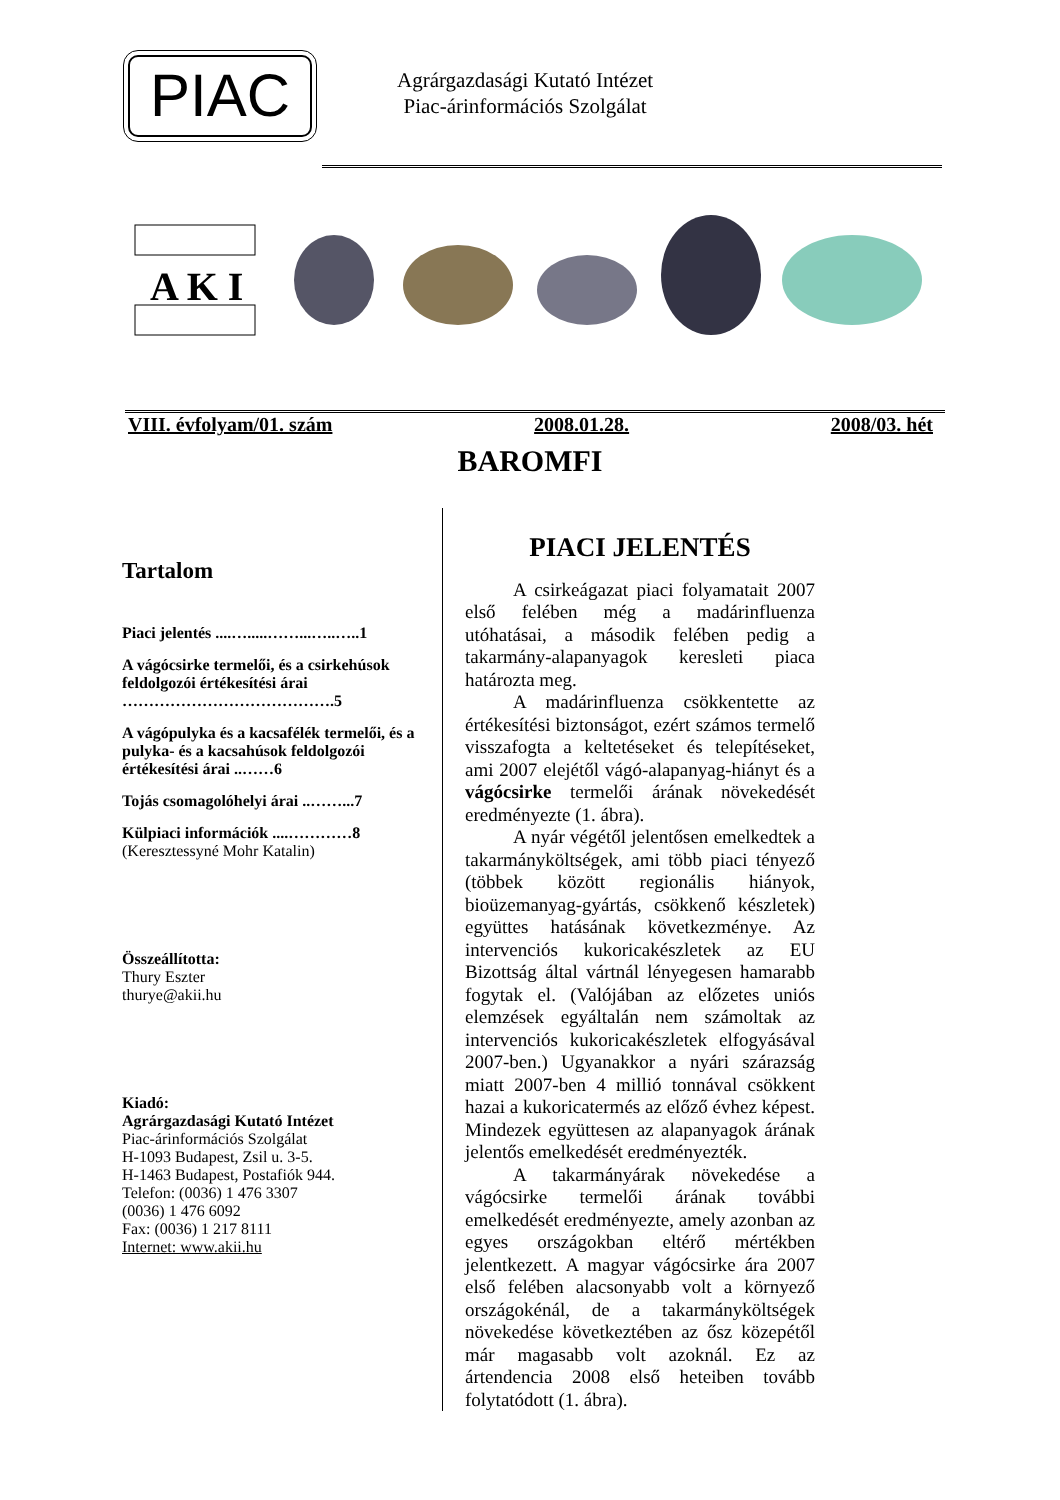PIAC
Agrárgazdasági Kutató Intézet
Piac-árinformációs Szolgálat
A K I
VIII. évfolyam/01. szám 2008.01.28. 2008/03. hét
BAROMFI
Tartalom
Piaci jelentés ....….....……...…..…..1
A vágócsirke termelői, és a csirkehúsok feldolgozói értékesítési árai ………………………………….5
A vágópulyka és a kacsafélék termelői, és a pulyka- és a kacsahúsok feldolgozói értékesítési árai ..……6
Tojás csomagolóhelyi árai ..……...7
Külpiaci információk ....…………8
(Keresztessyné Mohr Katalin)
Összeállította:
Thury Eszter
thurye@akii.hu
Kiadó:
Agrárgazdasági Kutató Intézet
Piac-árinformációs Szolgálat
H-1093 Budapest, Zsil u. 3-5.
H-1463 Budapest, Postafiók 944.
Telefon: (0036) 1 476 3307
(0036) 1 476 6092
Fax: (0036) 1 217 8111
Internet: www.akii.hu
PIACI JELENTÉS
A csirkeágazat piaci folyamatait 2007 első felében még a madárinfluenza utóhatásai, a második felében pedig a takarmány-alapanyagok keresleti piaca határozta meg.
A madárinfluenza csökkentette az értékesítési biztonságot, ezért számos termelő visszafogta a keltetéseket és telepítéseket, ami 2007 elejétől vágó-alapanyag-hiányt és a vágócsirke termelői árának növekedését eredményezte (1. ábra).
A nyár végétől jelentősen emelkedtek a takarmányköltségek, ami több piaci tényező (többek között regionális hiányok, bioüzemanyag-gyártás, csökkenő készletek) együttes hatásának következménye. Az intervenciós kukoricakészletek az EU Bizottság által vártnál lényegesen hamarabb fogytak el. (Valójában az előzetes uniós elemzések egyáltalán nem számoltak az intervenciós kukoricakészletek elfogyásával 2007-ben.) Ugyanakkor a nyári szárazság miatt 2007-ben 4 millió tonnával csökkent hazai a kukoricatermés az előző évhez képest. Mindezek együttesen az alapanyagok árának jelentős emelkedését eredményezték.
A takarmányárak növekedése a vágócsirke termelői árának további emelkedését eredményezte, amely azonban az egyes országokban eltérő mértékben jelentkezett. A magyar vágócsirke ára 2007 első felében alacsonyabb volt a környező országokénál, de a takarmányköltségek növekedése következtében az ősz közepétől már magasabb volt azoknál. Ez az ártendencia 2008 első heteiben tovább folytatódott (1. ábra).